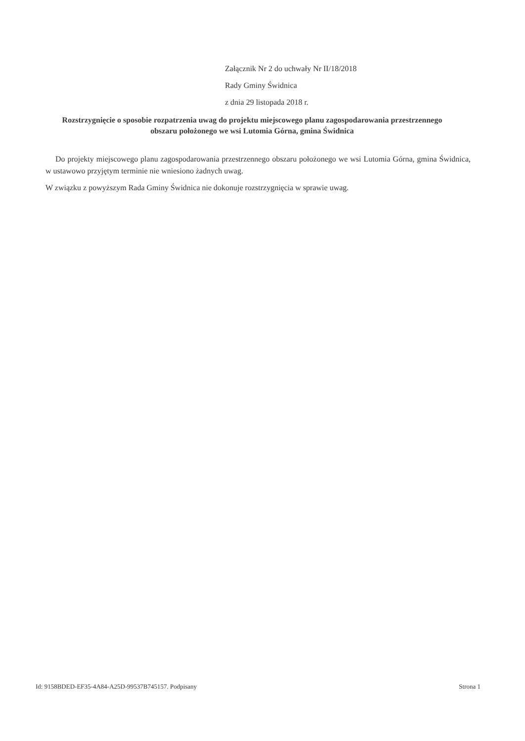Załącznik Nr 2 do uchwały Nr II/18/2018
Rady Gminy Świdnica
z dnia 29 listopada 2018 r.
Rozstrzygnięcie o sposobie rozpatrzenia uwag do projektu miejscowego planu zagospodarowania przestrzennego obszaru położonego we wsi Lutomia Górna, gmina Świdnica
Do projekty miejscowego planu zagospodarowania przestrzennego obszaru położonego we wsi Lutomia Górna, gmina Świdnica, w ustawowo przyjętym terminie nie wniesiono żadnych uwag.
W związku z powyższym Rada Gminy Świdnica nie dokonuje rozstrzygnięcia w sprawie uwag.
Id: 9158BDED-EF35-4A84-A25D-99537B745157. Podpisany Strona 1